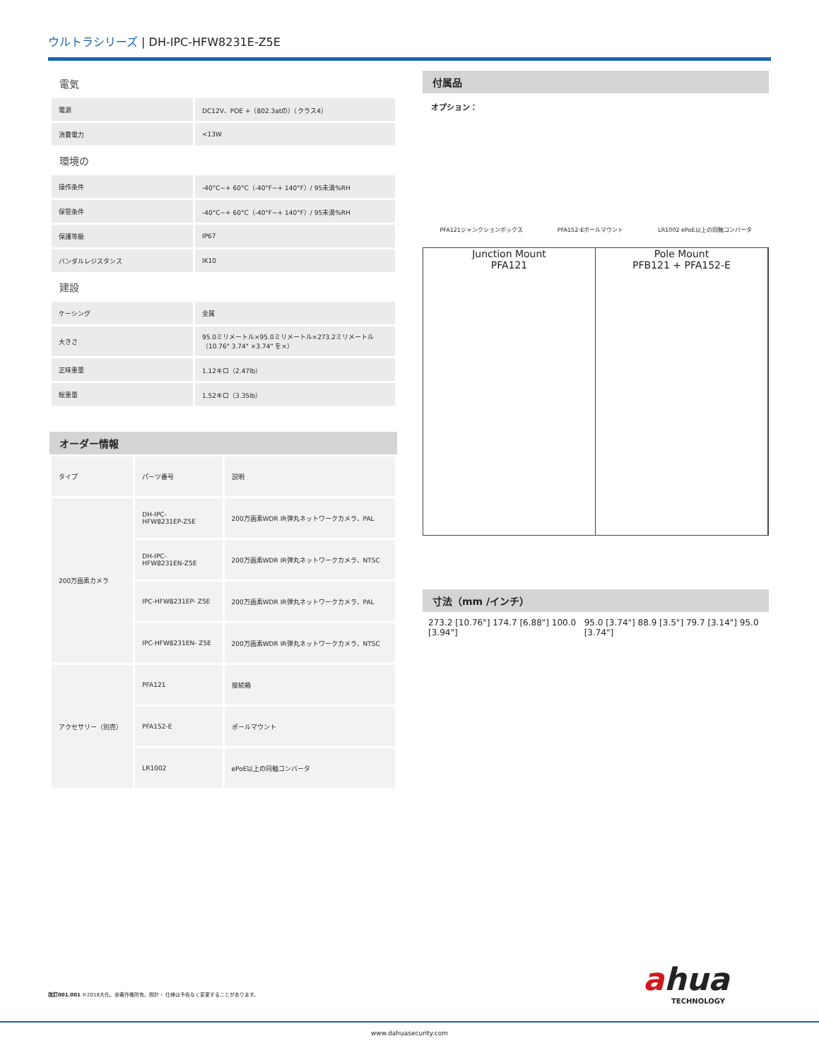ウルトラシリーズ | DH-IPC-HFW8231E-Z5E
電気
| 電源 | DC12V、POE +（802.3atの）（クラス4） |
| 消費電力 | <13W |
環境の
| 操作条件 | -40°C~+ 60°C（-40°F~+ 140°F）/ 95未満%RH |
| 保管条件 | -40°C~+ 60°C（-40°F~+ 140°F）/ 95未満%RH |
| 保護等級 | IP67 |
| バンダルレジスタンス | IK10 |
建設
| ケーシング | 金属 |
| 大きさ | 95.0ミリメートル×95.0ミリメートル×273.2ミリメートル（10.76" 3.74" ×3.74" を×） |
| 正味重量 | 1.12キロ（2.47lb） |
| 総重量 | 1.52キロ（3.35lb） |
オーダー情報
| タイプ | パーツ番号 | 説明 |
| --- | --- | --- |
| 200万画素カメラ | DH-IPC- HFW8231EP-Z5E | 200万画素WDR IR弾丸ネットワークカメラ、PAL |
| | DH-IPC- HFW8231EN-Z5E | 200万画素WDR IR弾丸ネットワークカメラ、NTSC |
| | IPC-HFW8231EP- Z5E | 200万画素WDR IR弾丸ネットワークカメラ、PAL |
| | IPC-HFW8231EN- Z5E | 200万画素WDR IR弾丸ネットワークカメラ、NTSC |
| アクセサリー（別売） | PFA121 | 接続箱 |
| | PFA152-E | ポールマウント |
| | LR1002 | ePoE以上の同軸コンバータ |
付属品
オプション：
PFA121ジャンクションボックス PFA152-Eポールマウント LR1002 ePoE以上の同軸コンバータ
Junction Mount
PFA121
Pole Mount
PFB121 + PFA152-E
寸法（mm /インチ）
273.2 [10.76"] 174.7 [6.88"] 100.0 [3.94"] 95.0 [3.74"] 88.9 [3.5"] 79.7 [3.14"] 95.0 [3.74"]
改訂001.001 ©2018大化。全著作権所有。設計・ 仕様は予告なく変更することがあります。
ahua
TECHNOLOGY
www.dahuasecurity.com